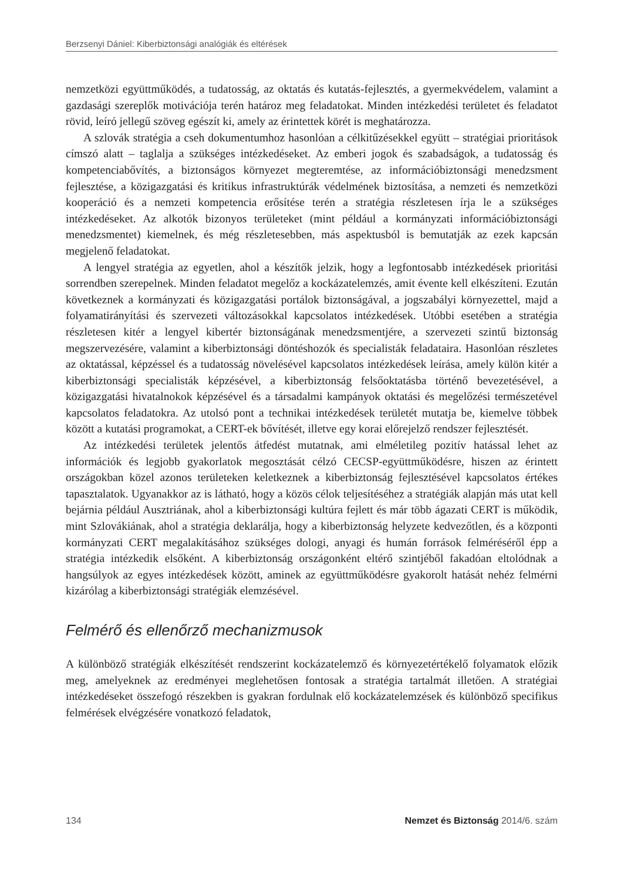Berzsenyi Dániel: Kiberbiztonsági analógiák és eltérések
nemzetközi együttműködés, a tudatosság, az oktatás és kutatás-fejlesztés, a gyermekvédelem, valamint a gazdasági szereplők motivációja terén határoz meg feladatokat. Minden intézkedési területet és feladatot rövid, leíró jellegű szöveg egészít ki, amely az érintettek körét is meghatározza.
A szlovák stratégia a cseh dokumentumhoz hasonlóan a célkitűzésekkel együtt – stratégiai prioritások címszó alatt – taglalja a szükséges intézkedéseket. Az emberi jogok és szabadságok, a tudatosság és kompetenciabővítés, a biztonságos környezet megteremtése, az információbiztonsági menedzsment fejlesztése, a közigazgatási és kritikus infrastruktúrák védelmének biztosítása, a nemzeti és nemzetközi kooperáció és a nemzeti kompetencia erősítése terén a stratégia részletesen írja le a szükséges intézkedéseket. Az alkotók bizonyos területeket (mint például a kormányzati információbiztonsági menedzsmentet) kiemelnek, és még részletesebben, más aspektusból is bemutatják az ezek kapcsán megjelenő feladatokat.
A lengyel stratégia az egyetlen, ahol a készítők jelzik, hogy a legfontosabb intézkedések prioritási sorrendben szerepelnek. Minden feladatot megelőz a kockázatelemzés, amit évente kell elkészíteni. Ezután következnek a kormányzati és közigazgatási portálok biztonságával, a jogszabályi környezettel, majd a folyamatirányítási és szervezeti változásokkal kapcsolatos intézkedések. Utóbbi esetében a stratégia részletesen kitér a lengyel kibertér biztonságának menedzsmentjére, a szervezeti szintű biztonság megszervezésére, valamint a kiberbiztonsági döntéshozók és specialisták feladataira. Hasonlóan részletes az oktatással, képzéssel és a tudatosság növelésével kapcsolatos intézkedések leírása, amely külön kitér a kiberbiztonsági specialisták képzésével, a kiberbiztonság felsőoktatásba történő bevezetésével, a közigazgatási hivatalnokok képzésével és a társadalmi kampányok oktatási és megelőzési természetével kapcsolatos feladatokra. Az utolsó pont a technikai intézkedések területét mutatja be, kiemelve többek között a kutatási programokat, a CERT-ek bővítését, illetve egy korai előrejelző rendszer fejlesztését.
Az intézkedési területek jelentős átfedést mutatnak, ami elméletileg pozitív hatással lehet az információk és legjobb gyakorlatok megosztását célzó CECSP-együttműködésre, hiszen az érintett országokban közel azonos területeken keletkeznek a kiberbiztonság fejlesztésével kapcsolatos értékes tapasztalatok. Ugyanakkor az is látható, hogy a közös célok teljesítéséhez a stratégiák alapján más utat kell bejárnia például Ausztriának, ahol a kiberbiztonsági kultúra fejlett és már több ágazati CERT is működik, mint Szlovákiának, ahol a stratégia deklarálja, hogy a kiberbiztonság helyzete kedvezőtlen, és a központi kormányzati CERT megalakításához szükséges dologi, anyagi és humán források felméréséről épp a stratégia intézkedik elsőként. A kiberbiztonság országonként eltérő szintjéből fakadóan eltolódnak a hangsúlyok az egyes intézkedések között, aminek az együttműködésre gyakorolt hatását nehéz felmérni kizárólag a kiberbiztonsági stratégiák elemzésével.
Felmérő és ellenőrző mechanizmusok
A különböző stratégiák elkészítését rendszerint kockázatelemző és környezetértékelő folyamatok előzik meg, amelyeknek az eredményei meglehetősen fontosak a stratégia tartalmát illetően. A stratégiai intézkedéseket összefogó részekben is gyakran fordulnak elő kockázatelemzések és különböző specifikus felmérések elvégzésére vonatkozó feladatok,
134 Nemzet és Biztonság 2014/6. szám